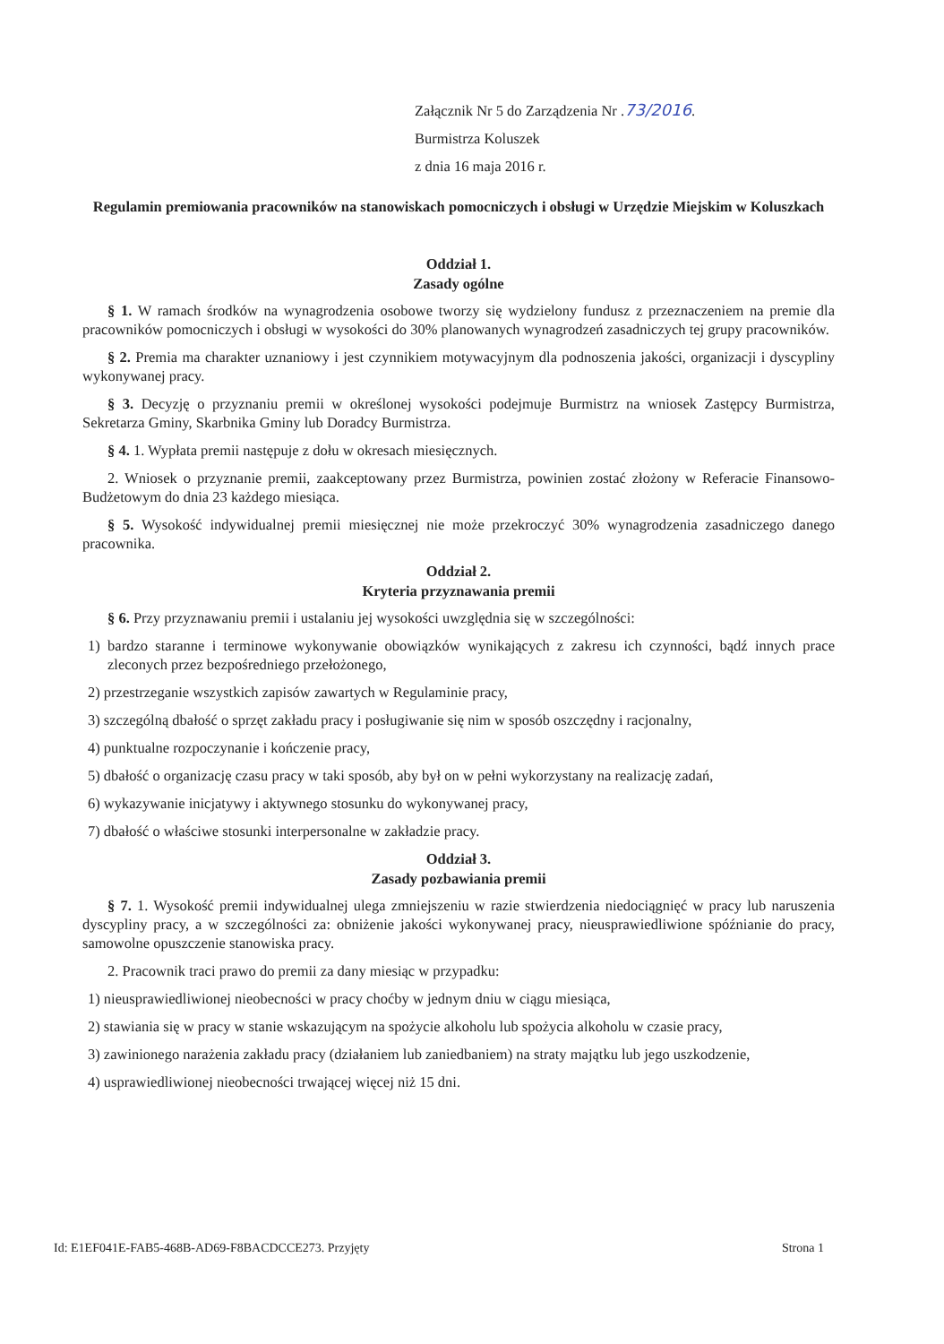Załącznik Nr 5 do Zarządzenia Nr .73/2016.
Burmistrza Koluszek
z dnia 16 maja 2016 r.
Regulamin premiowania pracowników na stanowiskach pomocniczych i obsługi w Urzędzie Miejskim w Koluszkach
Oddział 1.
Zasady ogólne
§ 1. W ramach środków na wynagrodzenia osobowe tworzy się wydzielony fundusz z przeznaczeniem na premie dla pracowników pomocniczych i obsługi w wysokości do 30% planowanych wynagrodzeń zasadniczych tej grupy pracowników.
§ 2. Premia ma charakter uznaniowy i jest czynnikiem motywacyjnym dla podnoszenia jakości, organizacji i dyscypliny wykonywanej pracy.
§ 3. Decyzję o przyznaniu premii w określonej wysokości podejmuje Burmistrz na wniosek Zastępcy Burmistrza, Sekretarza Gminy, Skarbnika Gminy lub Doradcy Burmistrza.
§ 4. 1. Wypłata premii następuje z dołu w okresach miesięcznych.
2. Wniosek o przyznanie premii, zaakceptowany przez Burmistrza, powinien zostać złożony w Referacie Finansowo-Budżetowym do dnia 23 każdego miesiąca.
§ 5. Wysokość indywidualnej premii miesięcznej nie może przekroczyć 30% wynagrodzenia zasadniczego danego pracownika.
Oddział 2.
Kryteria przyznawania premii
§ 6. Przy przyznawaniu premii i ustalaniu jej wysokości uwzględnia się w szczególności:
1) bardzo staranne i terminowe wykonywanie obowiązków wynikających z zakresu ich czynności, bądź innych prace zleconych przez bezpośredniego przełożonego,
2) przestrzeganie wszystkich zapisów zawartych w Regulaminie pracy,
3) szczególną dbałość o sprzęt zakładu pracy i posługiwanie się nim w sposób oszczędny i racjonalny,
4) punktualne rozpoczynanie i kończenie pracy,
5) dbałość o organizację czasu pracy w taki sposób, aby był on w pełni wykorzystany na realizację zadań,
6) wykazywanie inicjatywy i aktywnego stosunku do wykonywanej pracy,
7) dbałość o właściwe stosunki interpersonalne w zakładzie pracy.
Oddział 3.
Zasady pozbawiania premii
§ 7. 1. Wysokość premii indywidualnej ulega zmniejszeniu w razie stwierdzenia niedociągnięć w pracy lub naruszenia dyscypliny pracy, a w szczególności za: obniżenie jakości wykonywanej pracy, nieusprawiedliwione spóźnianie do pracy, samowolne opuszczenie stanowiska pracy.
2. Pracownik traci prawo do premii za dany miesiąc w przypadku:
1) nieusprawiedliwionej nieobecności w pracy choćby w jednym dniu w ciągu miesiąca,
2) stawiania się w pracy w stanie wskazującym na spożycie alkoholu lub spożycia alkoholu w czasie pracy,
3) zawinionego narażenia zakładu pracy (działaniem lub zaniedbaniem) na straty majątku lub jego uszkodzenie,
4) usprawiedliwionej nieobecności trwającej więcej niż 15 dni.
Id: E1EF041E-FAB5-468B-AD69-F8BACDCCE273. Przyjęty Strona 1